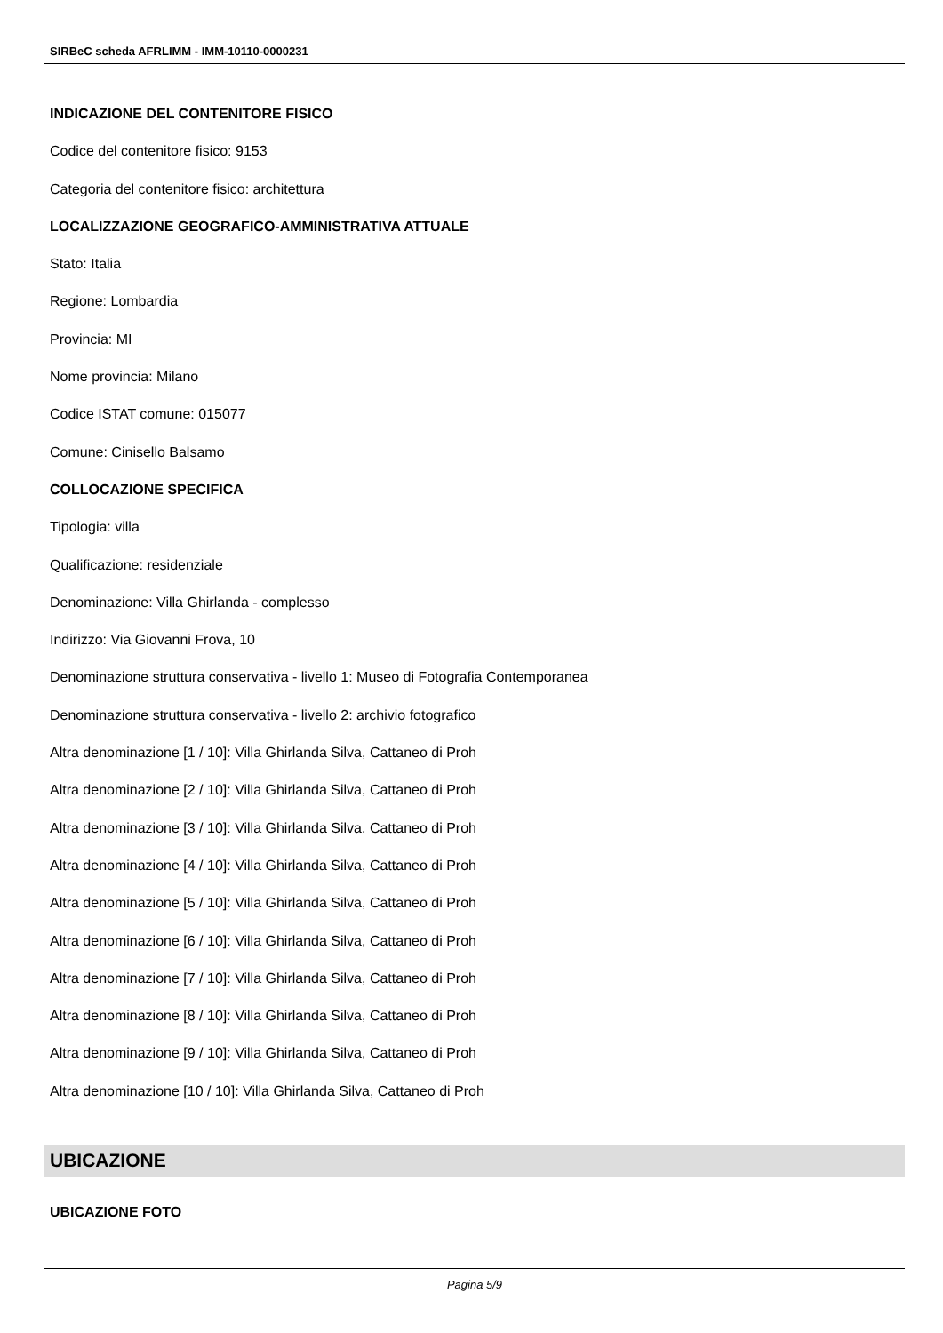SIRBeC scheda AFRLIMM - IMM-10110-0000231
INDICAZIONE DEL CONTENITORE FISICO
Codice del contenitore fisico: 9153
Categoria del contenitore fisico: architettura
LOCALIZZAZIONE GEOGRAFICO-AMMINISTRATIVA ATTUALE
Stato: Italia
Regione: Lombardia
Provincia: MI
Nome provincia: Milano
Codice ISTAT comune: 015077
Comune: Cinisello Balsamo
COLLOCAZIONE SPECIFICA
Tipologia: villa
Qualificazione: residenziale
Denominazione: Villa Ghirlanda - complesso
Indirizzo: Via Giovanni Frova, 10
Denominazione struttura conservativa - livello 1: Museo di Fotografia Contemporanea
Denominazione struttura conservativa - livello 2: archivio fotografico
Altra denominazione [1 / 10]: Villa Ghirlanda Silva, Cattaneo di Proh
Altra denominazione [2 / 10]: Villa Ghirlanda Silva, Cattaneo di Proh
Altra denominazione [3 / 10]: Villa Ghirlanda Silva, Cattaneo di Proh
Altra denominazione [4 / 10]: Villa Ghirlanda Silva, Cattaneo di Proh
Altra denominazione [5 / 10]: Villa Ghirlanda Silva, Cattaneo di Proh
Altra denominazione [6 / 10]: Villa Ghirlanda Silva, Cattaneo di Proh
Altra denominazione [7 / 10]: Villa Ghirlanda Silva, Cattaneo di Proh
Altra denominazione [8 / 10]: Villa Ghirlanda Silva, Cattaneo di Proh
Altra denominazione [9 / 10]: Villa Ghirlanda Silva, Cattaneo di Proh
Altra denominazione [10 / 10]: Villa Ghirlanda Silva, Cattaneo di Proh
UBICAZIONE
UBICAZIONE FOTO
Pagina 5/9